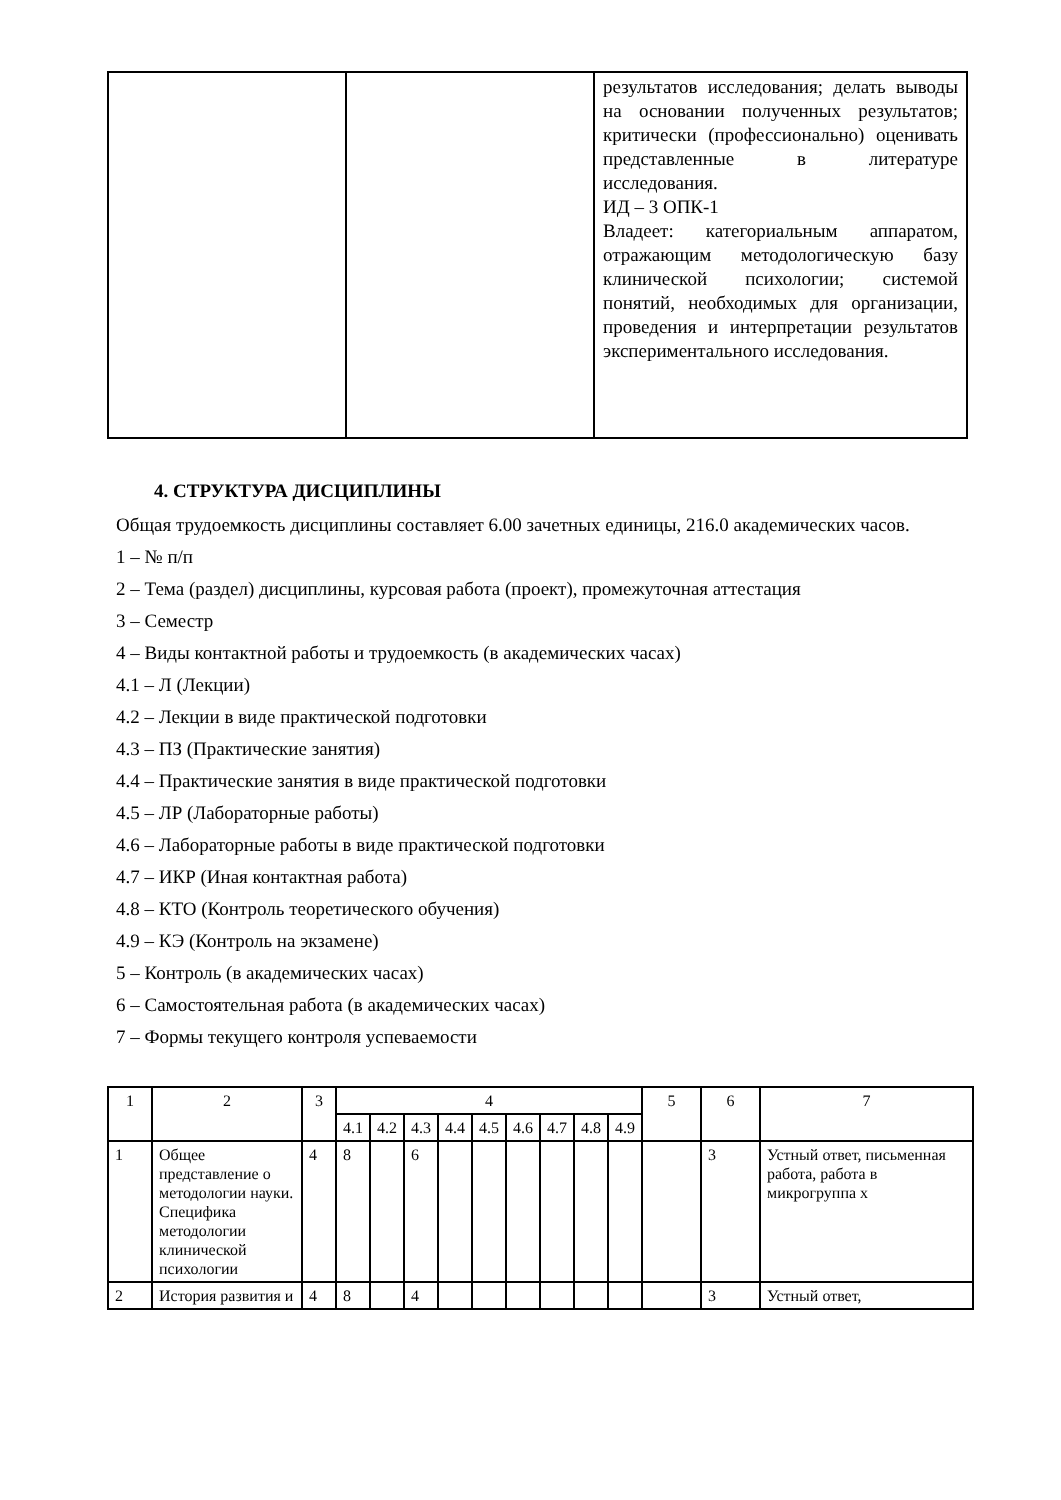| | | результатов исследования; делать выводы на основании полученных результатов; критически (профессионально) оценивать представленные в литературе исследования. ИД – 3 ОПК-1 Владеет: категориальным аппаратом, отражающим методологическую базу клинической психологии; системой понятий, необходимых для организации, проведения и интерпретации результатов экспериментального исследования. |
4. СТРУКТУРА ДИСЦИПЛИНЫ
Общая трудоемкость дисциплины составляет 6.00 зачетных единицы, 216.0 академических часов.
1 – № п/п
2 – Тема (раздел) дисциплины, курсовая работа (проект), промежуточная аттестация
3 – Семестр
4 – Виды контактной работы и трудоемкость (в академических часах)
4.1 – Л (Лекции)
4.2 – Лекции в виде практической подготовки
4.3 – ПЗ (Практические занятия)
4.4 – Практические занятия в виде практической подготовки
4.5 – ЛР (Лабораторные работы)
4.6 – Лабораторные работы в виде практической подготовки
4.7 – ИКР (Иная контактная работа)
4.8 – КТО (Контроль теоретического обучения)
4.9 – КЭ (Контроль на экзамене)
5 – Контроль (в академических часах)
6 – Самостоятельная работа (в академических часах)
7 – Формы текущего контроля успеваемости
| 1 | 2 | 3 | 4 | | | | | | | | | 5 | 6 | 7 |
| --- | --- | --- | --- | --- | --- | --- | --- | --- | --- | --- | --- | --- | --- | --- |
| | | | 4.1 | 4.2 | 4.3 | 4.4 | 4.5 | 4.6 | 4.7 | 4.8 | 4.9 | | | |
| 1 | Общее представление о методологии науки. Специфика методологии клинической психологии | 4 | 8 | | 6 | | | | | | | | 3 | Устный ответ, письменная работа, работа в микрогруппа х |
| 2 | История развития и | 4 | 8 | | 4 | | | | | | | | 3 | Устный ответ, |